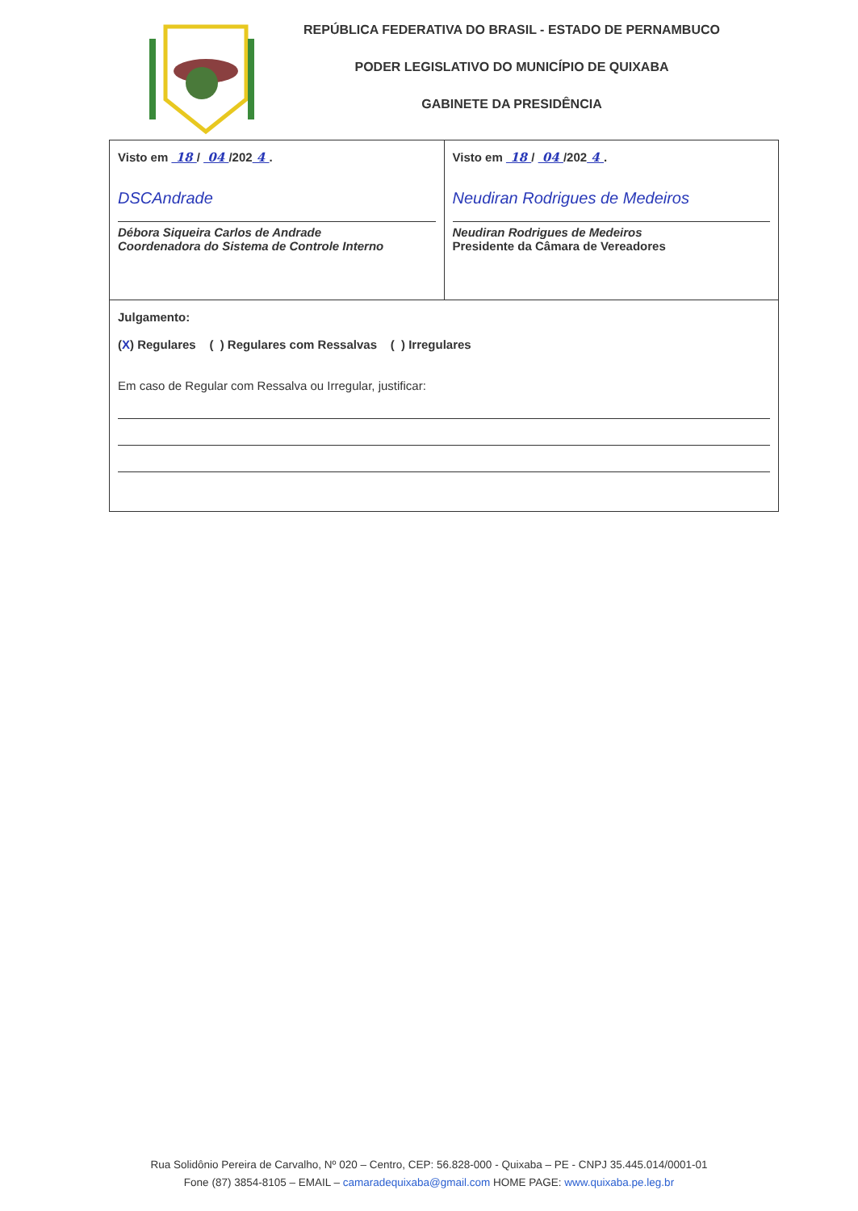REPÚBLICA FEDERATIVA DO BRASIL - ESTADO DE PERNAMBUCO
PODER LEGISLATIVO DO MUNICÍPIO DE QUIXABA
GABINETE DA PRESIDÊNCIA
| Visto em 18 / 04 /202 4 . DSCAndrade Débora Siqueira Carlos de Andrade Coordenadora do Sistema de Controle Interno | Visto em 18 / 04 /202 4 . Neudiran Rodrigues de Medeiros Neudiran Rodrigues de Medeiros Presidente da Câmara de Vereadores |
| Julgamento: ( X ) Regulares ( ) Regulares com Ressalvas ( ) Irregulares Em caso de Regular com Ressalva ou Irregular, justificar: | |
Rua Solidônio Pereira de Carvalho, Nº 020 – Centro, CEP: 56.828-000 - Quixaba – PE - CNPJ 35.445.014/0001-01
Fone (87) 3854-8105 – EMAIL – camaradequixaba@gmail.com HOME PAGE: www.quixaba.pe.leg.br